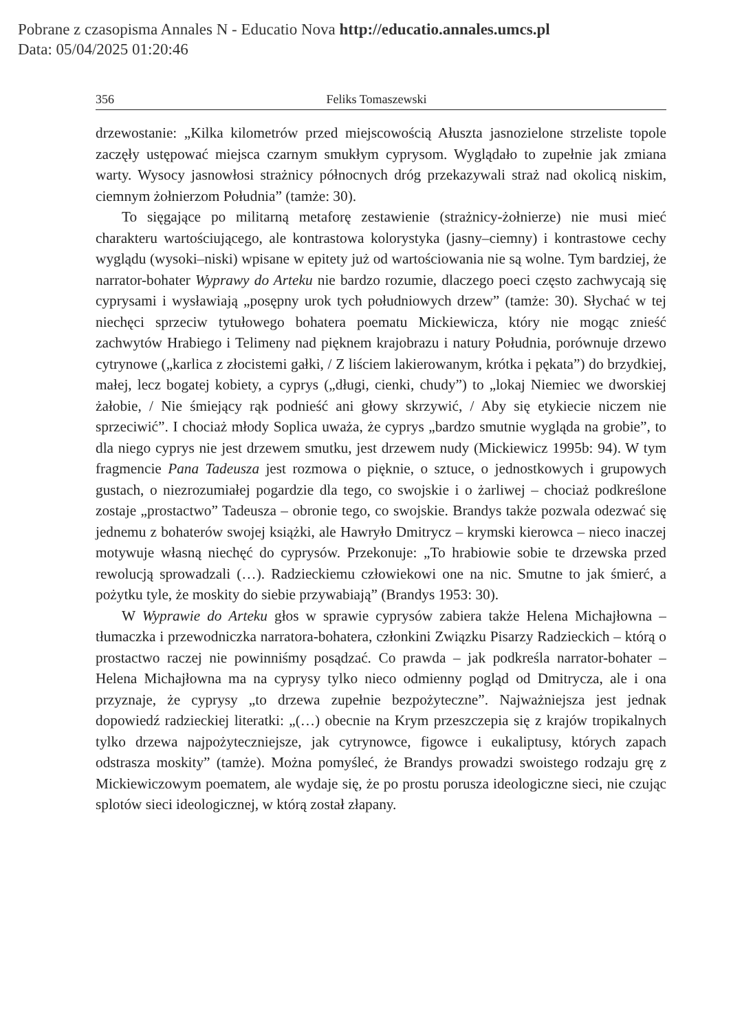Pobrane z czasopisma Annales N - Educatio Nova http://educatio.annales.umcs.pl
Data: 05/04/2025 01:20:46
356 Feliks Tomaszewski
drzewostanie: „Kilka kilometrów przed miejscowością Ałuszta jasnozielone strzeliste topole zaczęły ustępować miejsca czarnym smukłym cyprysom. Wyglądało to zupełnie jak zmiana warty. Wysocy jasnowłosi strażnicy północnych dróg przekazywali straż nad okolicą niskim, ciemnym żołnierzom Południa” (tamże: 30).
To sięgające po militarną metaforę zestawienie (strażnicy-żołnierze) nie musi mieć charakteru wartościującego, ale kontrastowa kolorystyka (jasny–ciemny) i kontrastowe cechy wyglądu (wysoki–niski) wpisane w epitety już od wartościowania nie są wolne. Tym bardziej, że narrator-bohater Wyprawy do Arteku nie bardzo rozumie, dlaczego poeci często zachwycają się cyprysami i wysławiają „posępny urok tych południowych drzew” (tamże: 30). Słychać w tej niechęci sprzeciw tytułowego bohatera poematu Mickiewicza, który nie mogąc znieść zachwytów Hrabiego i Telimeny nad pięknem krajobrazu i natury Południa, porównuje drzewo cytrynowe („karlica z złocistemi gałki, / Z liściem lakierowanym, krótka i pękata”) do brzydkiej, małej, lecz bogatej kobiety, a cyprys („długi, cienki, chudy”) to „lokaj Niemiec we dworskiej żałobie, / Nie śmiejący rąk podnieść ani głowy skrzywić, / Aby się etykiecie niczem nie sprzeciwić”. I chociaż młody Soplica uważa, że cyprys „bardzo smutnie wygląda na grobie”, to dla niego cyprys nie jest drzewem smutku, jest drzewem nudy (Mickiewicz 1995b: 94). W tym fragmencie Pana Tadeusza jest rozmowa o pięknie, o sztuce, o jednostkowych i grupowych gustach, o niezrozumiałej pogardzie dla tego, co swojskie i o żarliwej – chociaż podkreślone zostaje „prostactwo” Tadeusza – obronie tego, co swojskie. Brandys także pozwala odezwać się jednemu z bohaterów swojej książki, ale Hawryło Dmitrycz – krymski kierowca – nieco inaczej motywuje własną niechęć do cyprysów. Przekonuje: „To hrabiowie sobie te drzewska przed rewolucją sprowadzali (…). Radzieckiemu człowiekowi one na nic. Smutne to jak śmierć, a pożytku tyle, że moskity do siebie przywabiają” (Brandys 1953: 30).
W Wyprawie do Arteku głos w sprawie cyprysów zabiera także Helena Michajłowna – tłumaczka i przewodniczka narratora-bohatera, członkini Związku Pisarzy Radzieckich – którą o prostactwo raczej nie powinniśmy posądzać. Co prawda – jak podkreśla narrator-bohater – Helena Michajłowna ma na cyprysy tylko nieco odmienny pogląd od Dmitrycza, ale i ona przyznaje, że cyprysy „to drzewa zupełnie bezpożyteczne”. Najważniejsza jest jednak dopowiedź radzieckiej literatki: „(…) obecnie na Krym przeszczepia się z krajów tropikalnych tylko drzewa najpożyteczniejsze, jak cytrynowce, figowce i eukaliptusy, których zapach odstrasza moskity” (tamże). Można pomyśleć, że Brandys prowadzi swoistego rodzaju grę z Mickiewiczowym poematem, ale wydaje się, że po prostu porusza ideologiczne sieci, nie czując splotów sieci ideologicznej, w którą został złapany.